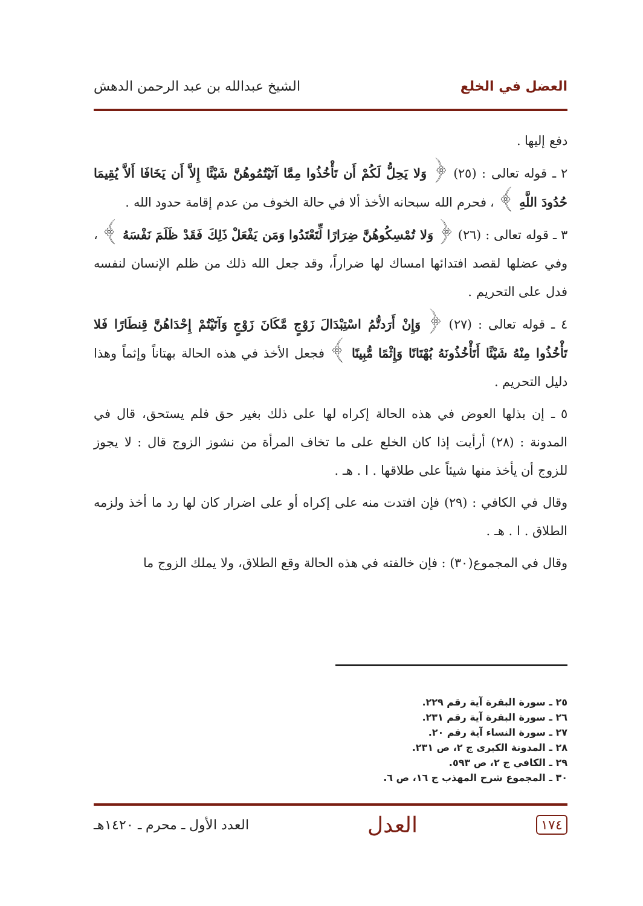العضل في الخلع الشيخ عبدالله بن عبد الرحمن الدهش
دفع إليها .
٢ ـ قوله تعالى : (٢٥) ﴿ وَلا يَحِلُّ لَكُمْ أَن تَأْخُذُوا مِمَّا آتَيْتُمُوهُنَّ شَيْئًا إِلاَّ أَن يَخَافَا أَلاَّ يُقِيمَا حُدُودَ اللَّهِ ﴾ ، فحرم الله سبحانه الأخذ ألا في حالة الخوف من عدم إقامة حدود الله .
٣ ـ قوله تعالى : (٢٦) ﴿ وَلا تُمْسِكُوهُنَّ ضِرَارًا لِّتَعْتَدُوا وَمَن يَفْعَلْ ذَلِكَ فَقَدْ ظَلَمَ نَفْسَهُ ﴾ ، وفي عضلها لقصد افتدائها امساك لها ضراراً، وقد جعل الله ذلك من ظلم الإنسان لنفسه فدل على التحريم .
٤ ـ قوله تعالى : (٢٧) ﴿ وَإِنْ أَرَدتُّمُ اسْتِبْدَالَ زَوْجٍ مَّكَانَ زَوْجٍ وَآتَيْتُمْ إِحْدَاهُنَّ قِنطَارًا فَلا تَأْخُذُوا مِنْهُ شَيْئًا أَتَأْخُذُونَهُ بُهْتَانًا وَإِثْمًا مُّبِينًا ﴾ فجعل الأخذ في هذه الحالة بهتاناً وإثماً وهذا دليل التحريم .
٥ ـ إن بذلها العوض في هذه الحالة إكراه لها على ذلك بغير حق فلم يستحق، قال في المدونة : (٢٨) أرأيت إذا كان الخلع على ما تخاف المرأة من نشوز الزوج قال : لا يجوز للزوج أن يأخذ منها شيئاً على طلاقها . ا . هـ .
وقال في الكافي : (٢٩) فإن افتدت منه على إكراه أو على اضرار كان لها رد ما أخذ ولزمه الطلاق . ا . هـ .
وقال في المجموع(٣٠) : فإن خالفته في هذه الحالة وقع الطلاق، ولا يملك الزوج ما
٢٥ ـ سورة البقرة آية رقم ٢٢٩.
٢٦ ـ سورة البقرة آية رقم ٢٣١.
٢٧ ـ سورة النساء آية رقم ٢٠.
٢٨ ـ المدونة الكبرى ج ٢، ص ٢٣١.
٢٩ ـ الكافي ج ٢، ص ٥٩٣.
٣٠ ـ المجموع شرح المهذب ج ١٦، ص ٦.
١٧٤ العدل العدد الأول ـ محرم ـ ١٤٢٠هـ